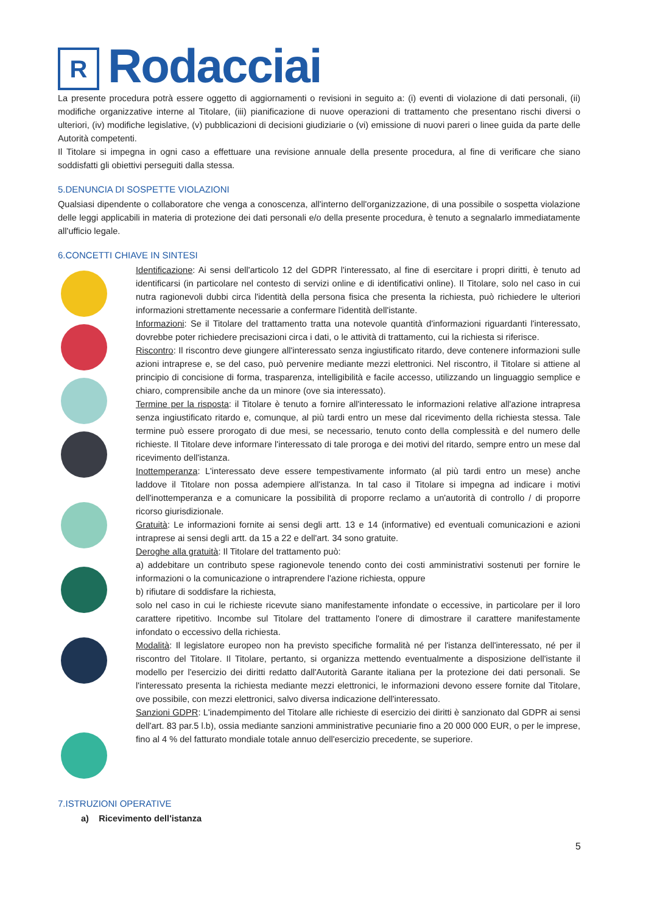R
Rodacciai
La presente procedura potrà essere oggetto di aggiornamenti o revisioni in seguito a: (i) eventi di violazione di dati personali, (ii) modifiche organizzative interne al Titolare, (iii) pianificazione di nuove operazioni di trattamento che presentano rischi diversi o ulteriori, (iv) modifiche legislative, (v) pubblicazioni di decisioni giudiziarie o (vi) emissione di nuovi pareri o linee guida da parte delle Autorità competenti.
Il Titolare si impegna in ogni caso a effettuare una revisione annuale della presente procedura, al fine di verificare che siano soddisfatti gli obiettivi perseguiti dalla stessa.
5.DENUNCIA DI SOSPETTE VIOLAZIONI
Qualsiasi dipendente o collaboratore che venga a conoscenza, all'interno dell'organizzazione, di una possibile o sospetta violazione delle leggi applicabili in materia di protezione dei dati personali e/o della presente procedura, è tenuto a segnalarlo immediatamente all'ufficio legale.
6.CONCETTI CHIAVE IN SINTESI
Identificazione: Ai sensi dell'articolo 12 del GDPR l'interessato, al fine di esercitare i propri diritti, è tenuto ad identificarsi (in particolare nel contesto di servizi online e di identificativi online). Il Titolare, solo nel caso in cui nutra ragionevoli dubbi circa l'identità della persona fisica che presenta la richiesta, può richiedere le ulteriori informazioni strettamente necessarie a confermare l'identità dell'istante.
Informazioni: Se il Titolare del trattamento tratta una notevole quantità d'informazioni riguardanti l'interessato, dovrebbe poter richiedere precisazioni circa i dati, o le attività di trattamento, cui la richiesta si riferisce.
Riscontro: Il riscontro deve giungere all'interessato senza ingiustificato ritardo, deve contenere informazioni sulle azioni intraprese e, se del caso, può pervenire mediante mezzi elettronici. Nel riscontro, il Titolare si attiene al principio di concisione di forma, trasparenza, intelligibilità e facile accesso, utilizzando un linguaggio semplice e chiaro, comprensibile anche da un minore (ove sia interessato).
Termine per la risposta: il Titolare è tenuto a fornire all'interessato le informazioni relative all'azione intrapresa senza ingiustificato ritardo e, comunque, al più tardi entro un mese dal ricevimento della richiesta stessa. Tale termine può essere prorogato di due mesi, se necessario, tenuto conto della complessità e del numero delle richieste. Il Titolare deve informare l'interessato di tale proroga e dei motivi del ritardo, sempre entro un mese dal ricevimento dell'istanza.
Inottemperanza: L'interessato deve essere tempestivamente informato (al più tardi entro un mese) anche laddove il Titolare non possa adempiere all'istanza. In tal caso il Titolare si impegna ad indicare i motivi dell'inottemperanza e a comunicare la possibilità di proporre reclamo a un'autorità di controllo / di proporre ricorso giurisdizionale.
Gratuità: Le informazioni fornite ai sensi degli artt. 13 e 14 (informative) ed eventuali comunicazioni e azioni intraprese ai sensi degli artt. da 15 a 22 e dell'art. 34 sono gratuite.
Deroghe alla gratuità: Il Titolare del trattamento può:
a) addebitare un contributo spese ragionevole tenendo conto dei costi amministrativi sostenuti per fornire le informazioni o la comunicazione o intraprendere l'azione richiesta, oppure
b) rifiutare di soddisfare la richiesta,
solo nel caso in cui le richieste ricevute siano manifestamente infondate o eccessive, in particolare per il loro carattere ripetitivo. Incombe sul Titolare del trattamento l'onere di dimostrare il carattere manifestamente infondato o eccessivo della richiesta.
Modalità: Il legislatore europeo non ha previsto specifiche formalità né per l'istanza dell'interessato, né per il riscontro del Titolare. Il Titolare, pertanto, si organizza mettendo eventualmente a disposizione dell'istante il modello per l'esercizio dei diritti redatto dall'Autorità Garante italiana per la protezione dei dati personali. Se l'interessato presenta la richiesta mediante mezzi elettronici, le informazioni devono essere fornite dal Titolare, ove possibile, con mezzi elettronici, salvo diversa indicazione dell'interessato.
Sanzioni GDPR: L'inadempimento del Titolare alle richieste di esercizio dei diritti è sanzionato dal GDPR ai sensi dell'art. 83 par.5 l.b), ossia mediante sanzioni amministrative pecuniarie fino a 20 000 000 EUR, o per le imprese, fino al 4 % del fatturato mondiale totale annuo dell'esercizio precedente, se superiore.
7.ISTRUZIONI OPERATIVE
a) Ricevimento dell'istanza
5